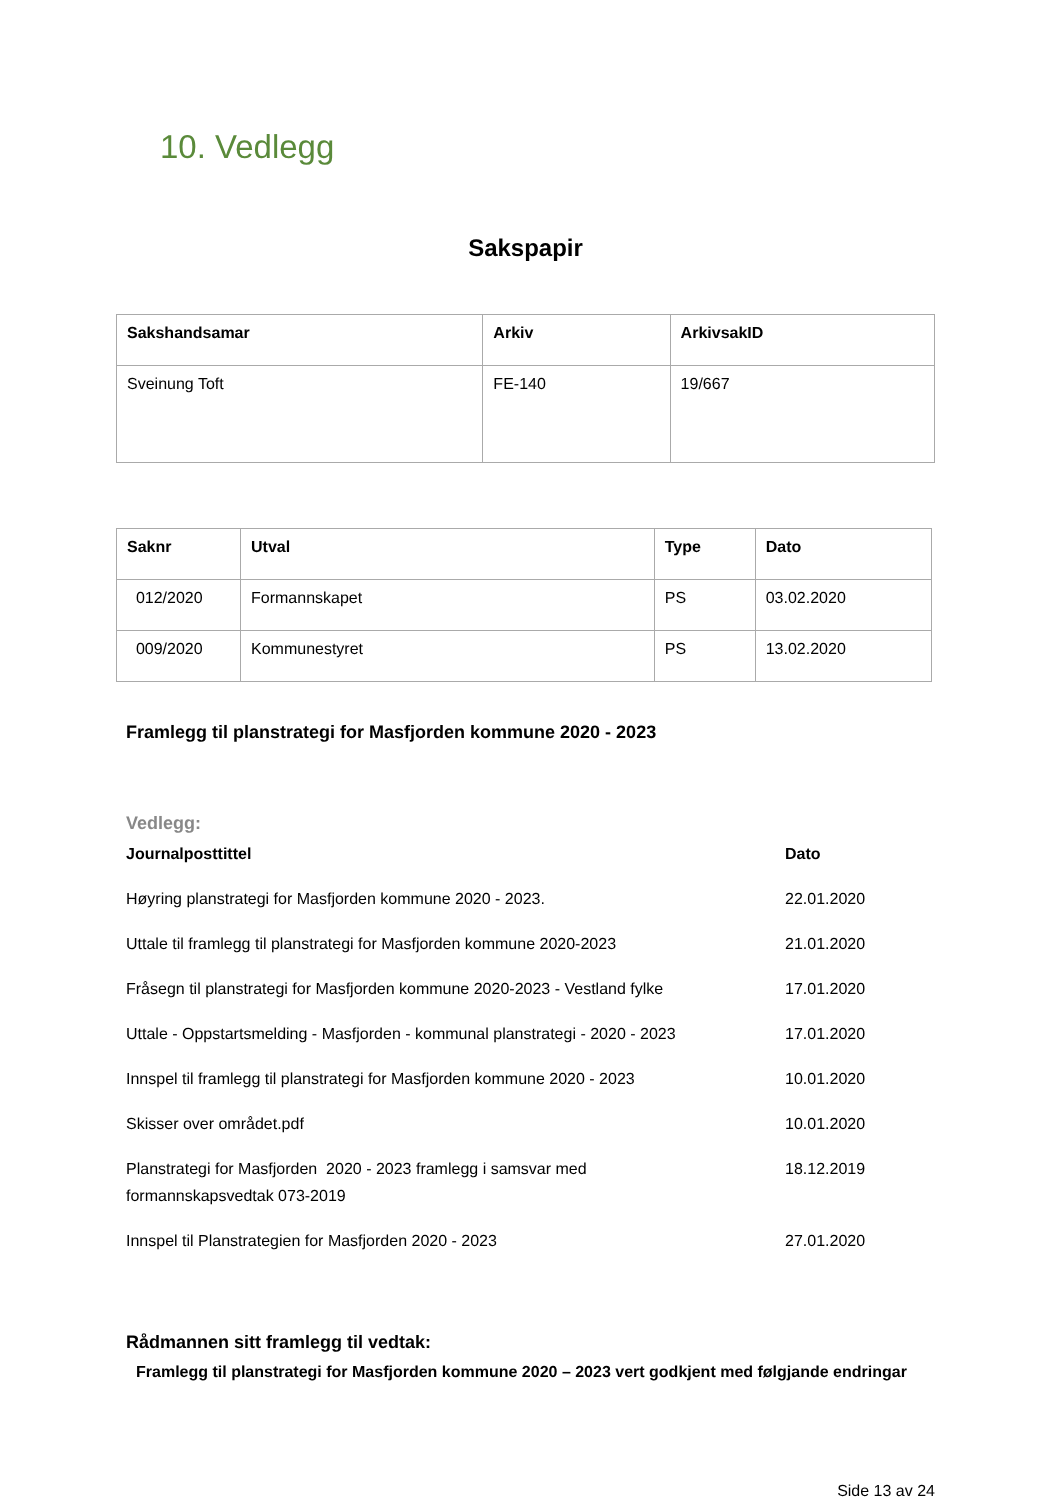10. Vedlegg
Sakspapir
| Sakshandsamar | Arkiv | ArkivsakID |
| --- | --- | --- |
| Sveinung Toft | FE-140 | 19/667 |
| Saknr | Utval | Type | Dato |
| --- | --- | --- | --- |
| 012/2020 | Formannskapet | PS | 03.02.2020 |
| 009/2020 | Kommunestyret | PS | 13.02.2020 |
Framlegg til planstrategi for Masfjorden kommune 2020 - 2023
Vedlegg:
| Journalposttittel | Dato |
| --- | --- |
| Høyring planstrategi for Masfjorden kommune 2020 - 2023. | 22.01.2020 |
| Uttale til framlegg til planstrategi for Masfjorden kommune 2020-2023 | 21.01.2020 |
| Fråsegn til planstrategi for Masfjorden kommune 2020-2023 - Vestland fylke | 17.01.2020 |
| Uttale - Oppstartsmelding - Masfjorden - kommunal planstrategi - 2020 - 2023 | 17.01.2020 |
| Innspel til framlegg til planstrategi for Masfjorden kommune 2020 - 2023 | 10.01.2020 |
| Skisser over området.pdf | 10.01.2020 |
| Planstrategi for Masfjorden 2020 - 2023 framlegg i samsvar med formannskapsvedtak 073-2019 | 18.12.2019 |
| Innspel til Planstrategien for Masfjorden 2020 - 2023 | 27.01.2020 |
Rådmannen sitt framlegg til vedtak:
Framlegg til planstrategi for Masfjorden kommune 2020 – 2023 vert godkjent med følgjande endringar
Side 13 av 24